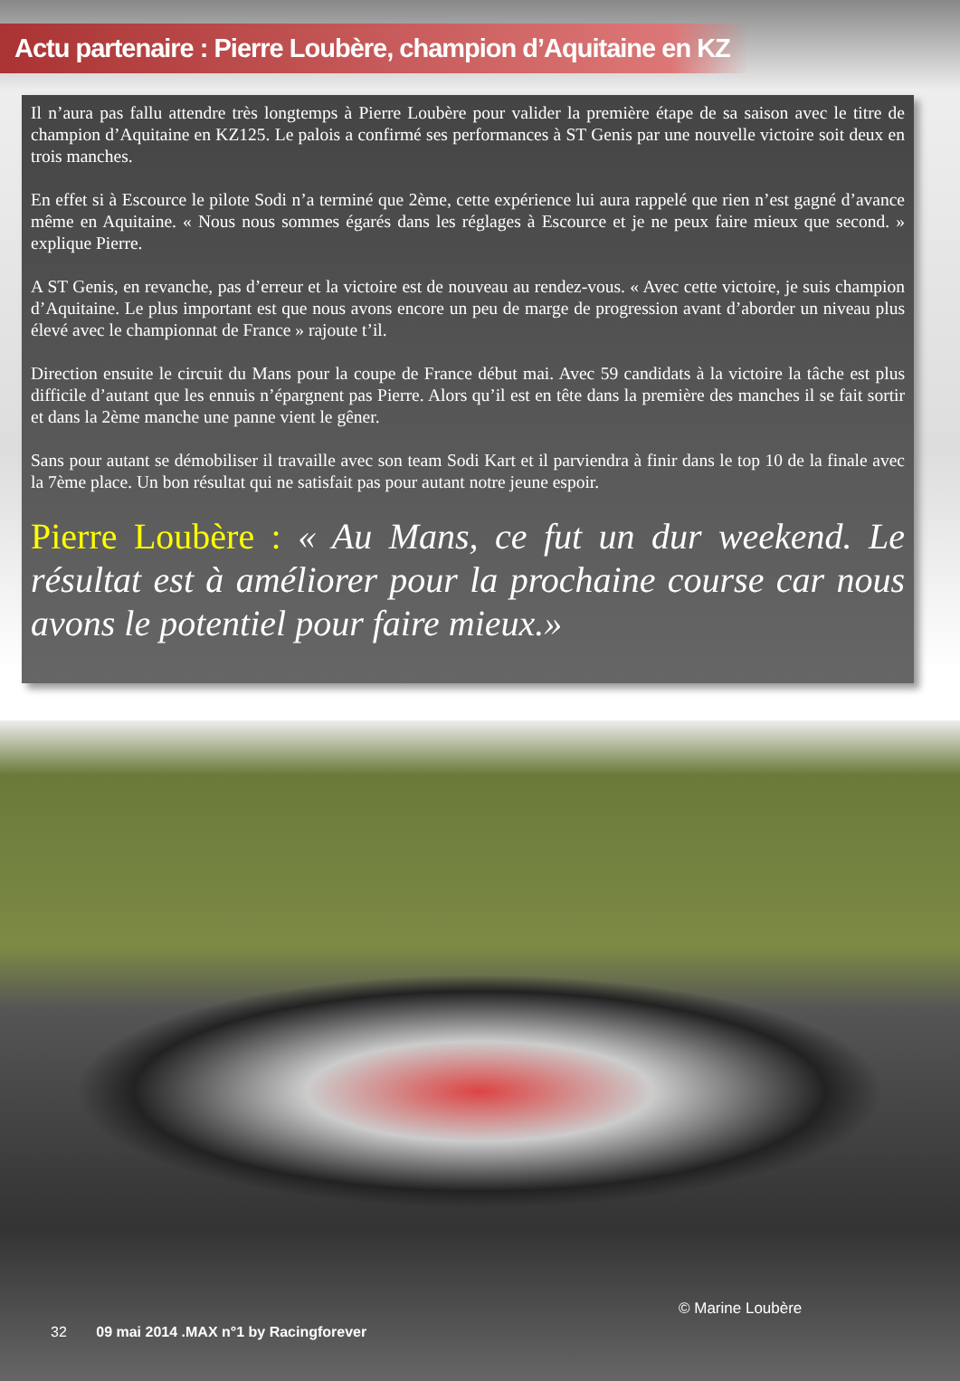Actu partenaire : Pierre Loubère, champion d’Aquitaine en KZ
Il n’aura pas fallu attendre très longtemps à Pierre Loubère pour valider la première étape de sa saison avec le titre de champion d’Aquitaine en KZ125. Le palois a confirmé ses performances à ST Genis par une nouvelle victoire soit deux en trois manches.
En effet si à Escource le pilote Sodi n’a terminé que 2ème, cette expérience lui aura rappelé que rien n’est gagné d’avance même en Aquitaine. « Nous nous sommes égarés dans les réglages à Escource et je ne peux faire mieux que second. » explique Pierre.
A ST Genis, en revanche, pas d’erreur et la victoire est de nouveau au rendez-vous. « Avec cette victoire, je suis champion d’Aquitaine. Le plus important est que nous avons encore un peu de marge de progression avant d’aborder un niveau plus élevé avec le championnat de France » rajoute t’il.
Direction ensuite le circuit du Mans pour la coupe de France début mai. Avec 59 candidats à la victoire la tâche est plus difficile d’autant que les ennuis n’épargnent pas Pierre. Alors qu’il est en tête dans la première des manches il se fait sortir et dans la 2ème manche une panne vient le gêner.
Sans pour autant se démobiliser il travaille avec son team Sodi Kart et il parviendra à finir dans le top 10 de la finale avec la 7ème place. Un bon résultat qui ne satisfait pas pour autant notre jeune espoir.
Pierre Loubère : « Au Mans, ce fut un dur weekend. Le résultat est à améliorer pour la prochaine course car nous avons le potentiel pour faire mieux.»
© Marine Loubère
32 09 mai 2014 .MAX n°1 by Racingforever